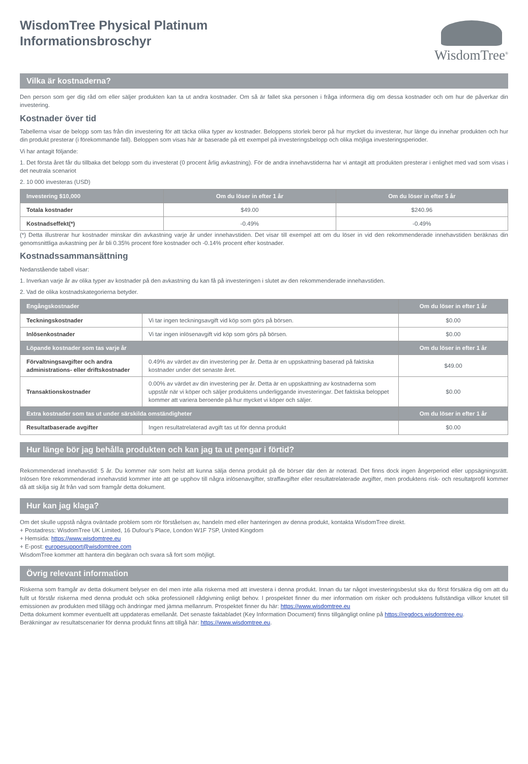WisdomTree Physical Platinum
Informationsbroschyr
WisdomTree<sup>®</sup>
Vilka är kostnaderna?
Den person som ger dig råd om eller säljer produkten kan ta ut andra kostnader. Om så är fallet ska personen i fråga informera dig om dessa kostnader och om hur de påverkar din investering.
Kostnader över tid
Tabellerna visar de belopp som tas från din investering för att täcka olika typer av kostnader. Beloppens storlek beror på hur mycket du investerar, hur länge du innehar produkten och hur din produkt presterar (i förekommande fall). Beloppen som visas här är baserade på ett exempel på investeringsbelopp och olika möjliga investeringsperioder.
Vi har antagit följande:
1. Det första året får du tillbaka det belopp som du investerat (0 procent årlig avkastning). För de andra innehavstiderna har vi antagit att produkten presterar i enlighet med vad som visas i det neutrala scenariot
2. 10 000 investeras (USD)
| Investering $10,000 | Om du löser in efter 1 år | Om du löser in efter 5 år |
| --- | --- | --- |
| Totala kostnader | $49.00 | $240.96 |
| Kostnadseffekt(*) | -0.49% | -0.49% |
(*) Detta illustrerar hur kostnader minskar din avkastning varje år under innehavstiden. Det visar till exempel att om du löser in vid den rekommenderade innehavstiden beräknas din genomsnittliga avkastning per år bli 0.35% procent före kostnader och -0.14% procent efter kostnader.
Kostnadssammansättning
Nedanstående tabell visar:
1. Inverkan varje år av olika typer av kostnader på den avkastning du kan få på investeringen i slutet av den rekommenderade innehavstiden.
2. Vad de olika kostnadskategorierna betyder.
| Engångskostnader | | Om du löser in efter 1 år |
| --- | --- | --- |
| Teckningskostnader | Vi tar ingen teckningsavgift vid köp som görs på börsen. | $0.00 |
| Inlösenkostnader | Vi tar ingen inlösenavgift vid köp som görs på börsen. | $0.00 |
| Löpande kostnader som tas varje år | | Om du löser in efter 1 år |
| Förvaltningsavgifter och andra administrations- eller driftskostnader | 0.49% av värdet av din investering per år. Detta är en uppskattning baserad på faktiska kostnader under det senaste året. | $49.00 |
| Transaktionskostnader | 0.00% av värdet av din investering per år. Detta är en uppskattning av kostnaderna som uppstår när vi köper och säljer produktens underliggande investeringar. Det faktiska beloppet kommer att variera beroende på hur mycket vi köper och säljer. | $0.00 |
| Extra kostnader som tas ut under särskilda omständigheter | | Om du löser in efter 1 år |
| Resultatbaserade avgifter | Ingen resultatrelaterad avgift tas ut för denna produkt | $0.00 |
Hur länge bör jag behålla produkten och kan jag ta ut pengar i förtid?
Rekommenderad innehavstid: 5 år. Du kommer när som helst att kunna sälja denna produkt på de börser där den är noterad. Det finns dock ingen ångerperiod eller uppsägningsrätt. Inlösen före rekommenderad innehavstid kommer inte att ge upphov till några inlösenavgifter, straffavgifter eller resultatrelaterade avgifter, men produktens risk- och resultatprofil kommer då att skilja sig åt från vad som framgår detta dokument.
Hur kan jag klaga?
Om det skulle uppstå några oväntade problem som rör förståelsen av, handeln med eller hanteringen av denna produkt, kontakta WisdomTree direkt.
+ Postadress: WisdomTree UK Limited, 16 Dufour's Place, London W1F 7SP, United Kingdom
+ Hemsida: https://www.wisdomtree.eu
+ E-post: europesupport@wisdomtree.com
WisdomTree kommer att hantera din begäran och svara så fort som möjligt.
Övrig relevant information
Riskerna som framgår av detta dokument belyser en del men inte alla riskerna med att investera i denna produkt. Innan du tar något investeringsbeslut ska du först försäkra dig om att du fullt ut förstår riskerna med denna produkt och söka professionell rådgivning enligt behov. I prospektet finner du mer information om risker och produktens fullständiga villkor knutet till emissionen av produkten med tillägg och ändringar med jämna mellanrum. Prospektet finner du här: https://www.wisdomtree.eu
Detta dokument kommer eventuellt att uppdateras emellanåt. Det senaste faktabladet (Key Information Document) finns tillgängligt online på https://regdocs.wisdomtree.eu.
Beräkningar av resultatscenarier för denna produkt finns att tillgå här: https://www.wisdomtree.eu.